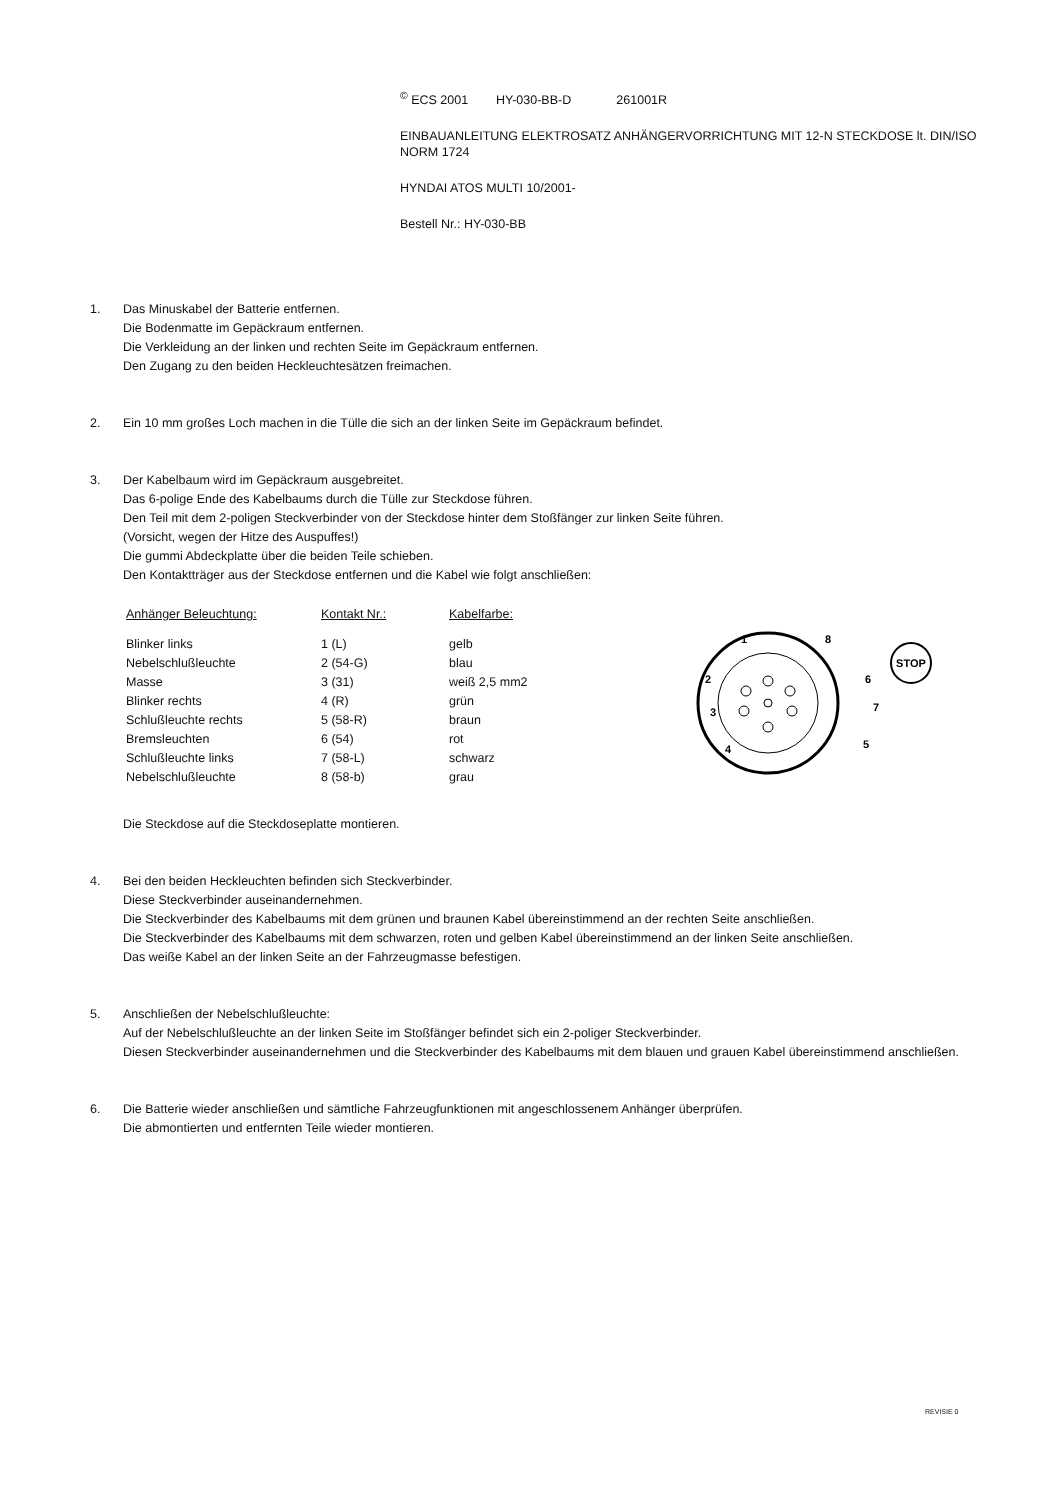<sup>©</sup> ECS 2001 HY-030-BB-D 261001R
EINBAUANLEITUNG ELEKTROSATZ ANHÄNGERVORRICHTUNG MIT 12-N STECKDOSE lt. DIN/ISO NORM 1724
HYNDAI ATOS MULTI 10/2001-
Bestell Nr.: HY-030-BB
1. Das Minuskabel der Batterie entfernen.
Die Bodenmatte im Gepäckraum entfernen.
Die Verkleidung an der linken und rechten Seite im Gepäckraum entfernen.
Den Zugang zu den beiden Heckleuchtesätzen freimachen.
2. Ein 10 mm großes Loch machen in die Tülle die sich an der linken Seite im Gepäckraum befindet.
3. Der Kabelbaum wird im Gepäckraum ausgebreitet.
Das 6-polige Ende des Kabelbaums durch die Tülle zur Steckdose führen.
Den Teil mit dem 2-poligen Steckverbinder von der Steckdose hinter dem Stoßfänger zur linken Seite führen.
(Vorsicht, wegen der Hitze des Auspuffes!)
Die gummi Abdeckplatte über die beiden Teile schieben.
Den Kontaktträger aus der Steckdose entfernen und die Kabel wie folgt anschließen:
| Anhänger Beleuchtung: | Kontakt Nr.: | Kabelfarbe: |
| --- | --- | --- |
| Blinker links | 1 (L) | gelb |
| Nebelschlußleuchte | 2 (54-G) | blau |
| Masse | 3 (31) | weiß 2,5 mm2 |
| Blinker rechts | 4 (R) | grün |
| Schlußleuchte rechts | 5 (58-R) | braun |
| Bremsleuchten | 6 (54) | rot |
| Schlußleuchte links | 7 (58-L) | schwarz |
| Nebelschlußleuchte | 8 (58-b) | grau |
1
8
2
6
3
7
4
5
STOP
Die Steckdose auf die Steckdoseplatte montieren.
4. Bei den beiden Heckleuchten befinden sich Steckverbinder.
Diese Steckverbinder auseinandernehmen.
Die Steckverbinder des Kabelbaums mit dem grünen und braunen Kabel übereinstimmend an der rechten Seite anschließen.
Die Steckverbinder des Kabelbaums mit dem schwarzen, roten und gelben Kabel übereinstimmend an der linken Seite anschließen.
Das weiße Kabel an der linken Seite an der Fahrzeugmasse befestigen.
5. Anschließen der Nebelschlußleuchte:
Auf der Nebelschlußleuchte an der linken Seite im Stoßfänger befindet sich ein 2-poliger Steckverbinder.
Diesen Steckverbinder auseinandernehmen und die Steckverbinder des Kabelbaums mit dem blauen und grauen Kabel übereinstimmend anschließen.
6. Die Batterie wieder anschließen und sämtliche Fahrzeugfunktionen mit angeschlossenem Anhänger überprüfen.
Die abmontierten und entfernten Teile wieder montieren.
REVISIE 0